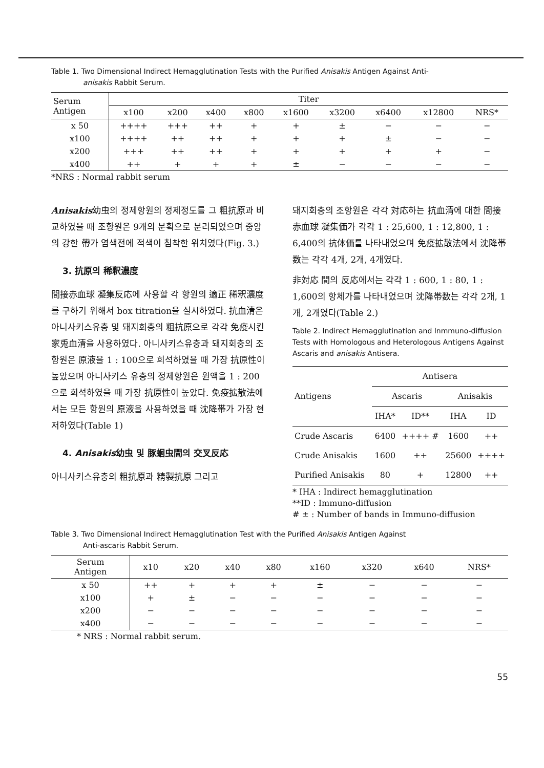Table 1. Two Dimensional Indirect Hemagglutination Tests with the Purified Anisakis Antigen Against Anti-
anisakis Rabbit Serum.
| Serum Antigen | Titer | | | | | | | | |
| --- | --- | --- | --- | --- | --- | --- | --- | --- | --- |
| | x100 | x200 | x400 | x800 | x1600 | x3200 | x6400 | x12800 | NRS* |
| x 50 | ++++ | +++ | ++ | + | + | ± | − | − | − |
| x100 | ++++ | ++ | ++ | + | + | + | ± | − | − |
| x200 | +++ | ++ | ++ | + | + | + | + | + | − |
| x400 | ++ | + | + | + | ± | − | − | − | − |
*NRS : Normal rabbit serum
Anisakis幼虫의 정제항원의 정제정도를 그 粗抗原과 비교하였을 때 조항원은 9개의 분획으로 분리되었으며 중앙의 강한 帶가 염색전에 적색이 침착한 위치였다(Fig. 3.)
3. 抗原의 稀釈濃度
間接赤血球 凝集反応에 사용할 각 항원의 適正 稀釈濃度를 구하기 위해서 box titration을 실시하였다. 抗血清은 아니사키스유충 및 돼지회충의 粗抗原으로 각각 免疫시킨 家兎血清을 사용하였다. 아니사키스유충과 돼지회충의 조항원은 原液을 1 : 100으로 희석하였을 때 가장 抗原性이 높았으며 아니사키스 유충의 정제항원은 원액을 1 : 200으로 희석하였을 때 가장 抗原性이 높았다. 免疫拡散法에서는 모든 항원의 原液을 사용하였을 때 沈降帯가 가장 현저하였다(Table 1)
4. Anisakis幼虫 및 豚蛔虫間의 交叉反応
아니사키스유충의 粗抗原과 精製抗原 그리고
돼지회충의 조항원은 각각 対応하는 抗血清에 대한 間接赤血球 凝集価가 각각 1 : 25,600, 1 : 12,800, 1 : 6,400의 抗体価를 나타내었으며 免疫拡散法에서 沈降帯数는 각각 4개, 2개, 4개였다.
非対応 間의 反応에서는 각각 1 : 600, 1 : 80, 1 : 1,600의 항체가를 나타내었으며 沈降帯数는 각각 2개, 1개, 2개였다(Table 2.)
Table 2. Indirect Hemagglutination and Inmmuno-diffusion Tests with Homologous and Heterologous Antigens Against Ascaris and anisakis Antisera.
| Antigens | Antisera | | | |
| --- | --- | --- | --- | --- |
| | Ascaris | | Anisakis | |
| | IHA* | ID** | IHA | ID |
| Crude Ascaris | 6400 | ++++ # | 1600 | ++ |
| Crude Anisakis | 1600 | ++ | 25600 | ++++ |
| Purified Anisakis | 80 | + | 12800 | ++ |
* IHA : Indirect hemagglutination
**ID : Immuno-diffusion
# ± : Number of bands in Immuno-diffusion
Table 3. Two Dimensional Indirect Hemagglutination Test with the Purified Anisakis Antigen Against
Anti-ascaris Rabbit Serum.
| Serum Antigen | x10 | x20 | x40 | x80 | x160 | x320 | x640 | NRS* |
| --- | --- | --- | --- | --- | --- | --- | --- | --- |
| x 50 | ++ | + | + | + | ± | − | − | − |
| x100 | + | ± | − | − | − | − | − | − |
| x200 | − | − | − | − | − | − | − | − |
| x400 | − | − | − | − | − | − | − | − |
* NRS : Normal rabbit serum.
55